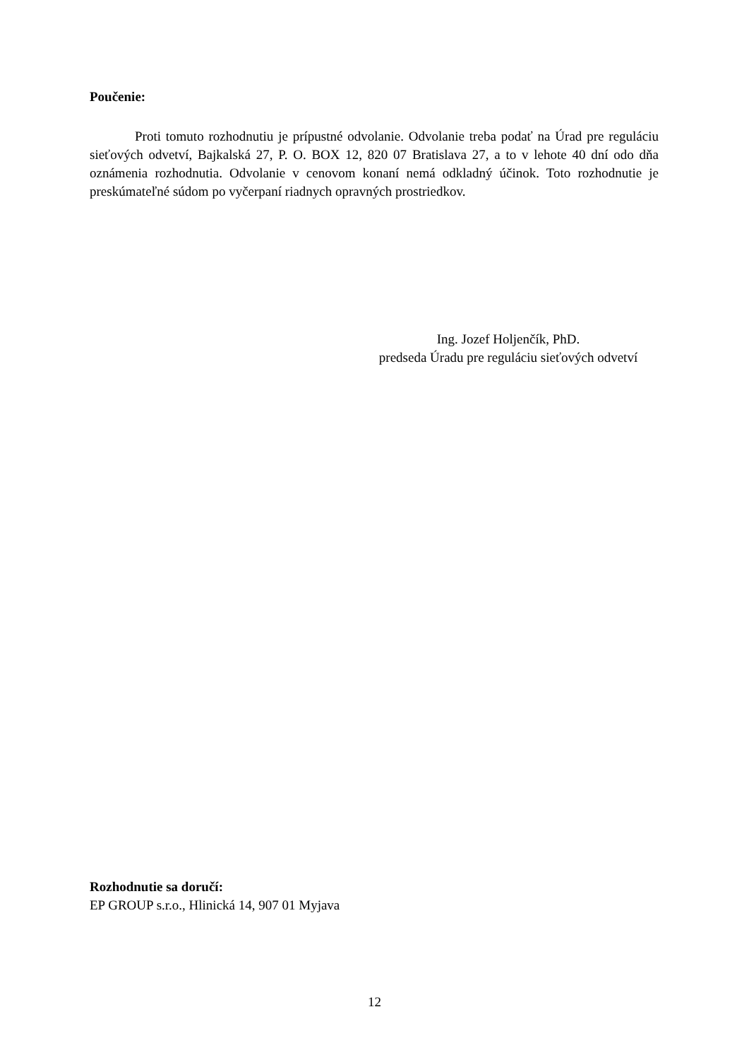Poučenie:
Proti tomuto rozhodnutiu je prípustné odvolanie. Odvolanie treba podať na Úrad pre reguláciu sieťových odvetví, Bajkalská 27, P. O. BOX 12, 820 07 Bratislava 27, a to v lehote 40 dní odo dňa oznámenia rozhodnutia. Odvolanie v cenovom konaní nemá odkladný účinok. Toto rozhodnutie je preskúmateľné súdom po vyčerpaní riadnych opravných prostriedkov.
Ing. Jozef Holjenčík, PhD.
predseda Úradu pre reguláciu sieťových odvetví
Rozhodnutie sa doručí:
EP GROUP s.r.o., Hlinická 14, 907 01 Myjava
12